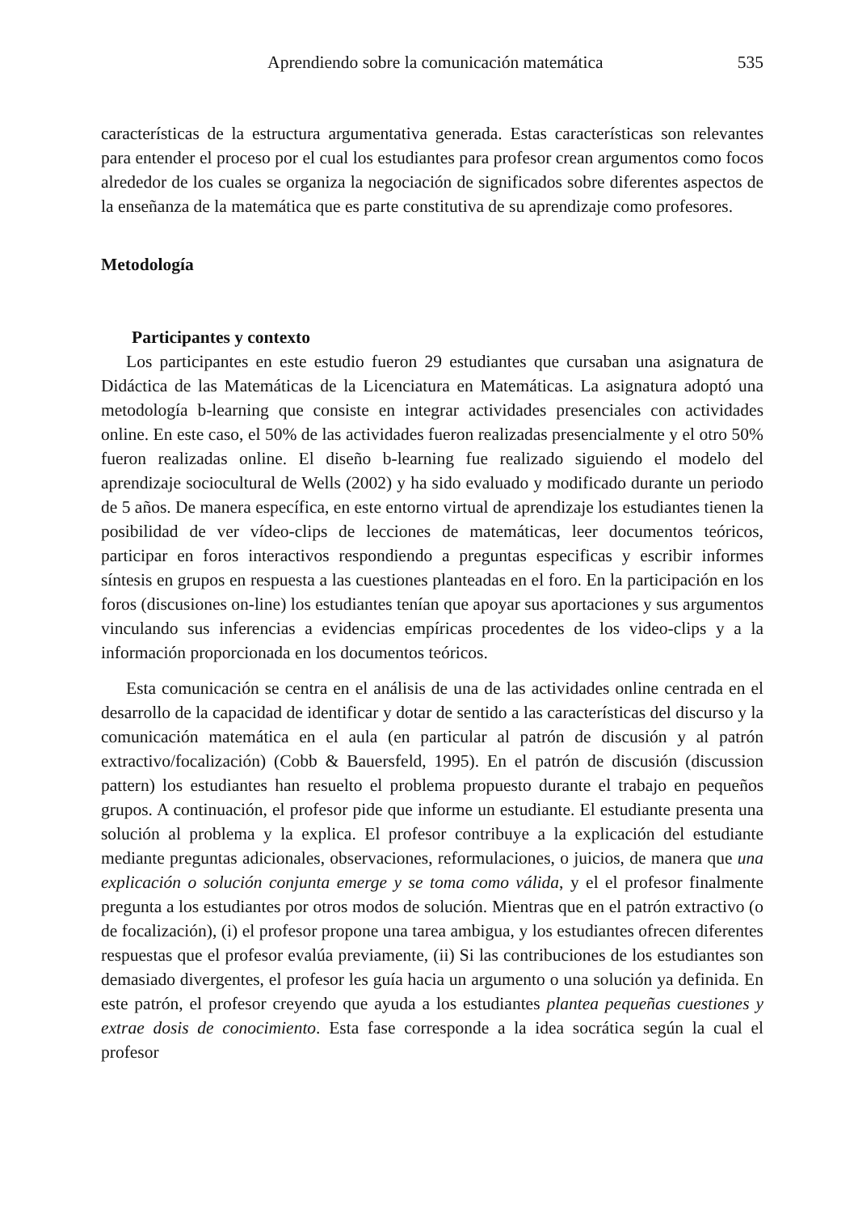Aprendiendo sobre la comunicación matemática 535
características de la estructura argumentativa generada. Estas características son relevantes para entender el proceso por el cual los estudiantes para profesor crean argumentos como focos alrededor de los cuales se organiza la negociación de significados sobre diferentes aspectos de la enseñanza de la matemática que es parte constitutiva de su aprendizaje como profesores.
Metodología
Participantes y contexto
Los participantes en este estudio fueron 29 estudiantes que cursaban una asignatura de Didáctica de las Matemáticas de la Licenciatura en Matemáticas. La asignatura adoptó una metodología b-learning que consiste en integrar actividades presenciales con actividades online. En este caso, el 50% de las actividades fueron realizadas presencialmente y el otro 50% fueron realizadas online. El diseño b-learning fue realizado siguiendo el modelo del aprendizaje sociocultural de Wells (2002) y ha sido evaluado y modificado durante un periodo de 5 años. De manera específica, en este entorno virtual de aprendizaje los estudiantes tienen la posibilidad de ver vídeo-clips de lecciones de matemáticas, leer documentos teóricos, participar en foros interactivos respondiendo a preguntas especificas y escribir informes síntesis en grupos en respuesta a las cuestiones planteadas en el foro. En la participación en los foros (discusiones on-line) los estudiantes tenían que apoyar sus aportaciones y sus argumentos vinculando sus inferencias a evidencias empíricas procedentes de los video-clips y a la información proporcionada en los documentos teóricos.
Esta comunicación se centra en el análisis de una de las actividades online centrada en el desarrollo de la capacidad de identificar y dotar de sentido a las características del discurso y la comunicación matemática en el aula (en particular al patrón de discusión y al patrón extractivo/focalización) (Cobb & Bauersfeld, 1995). En el patrón de discusión (discussion pattern) los estudiantes han resuelto el problema propuesto durante el trabajo en pequeños grupos. A continuación, el profesor pide que informe un estudiante. El estudiante presenta una solución al problema y la explica. El profesor contribuye a la explicación del estudiante mediante preguntas adicionales, observaciones, reformulaciones, o juicios, de manera que una explicación o solución conjunta emerge y se toma como válida, y el el profesor finalmente pregunta a los estudiantes por otros modos de solución. Mientras que en el patrón extractivo (o de focalización), (i) el profesor propone una tarea ambigua, y los estudiantes ofrecen diferentes respuestas que el profesor evalúa previamente, (ii) Si las contribuciones de los estudiantes son demasiado divergentes, el profesor les guía hacia un argumento o una solución ya definida. En este patrón, el profesor creyendo que ayuda a los estudiantes plantea pequeñas cuestiones y extrae dosis de conocimiento. Esta fase corresponde a la idea socrática según la cual el profesor